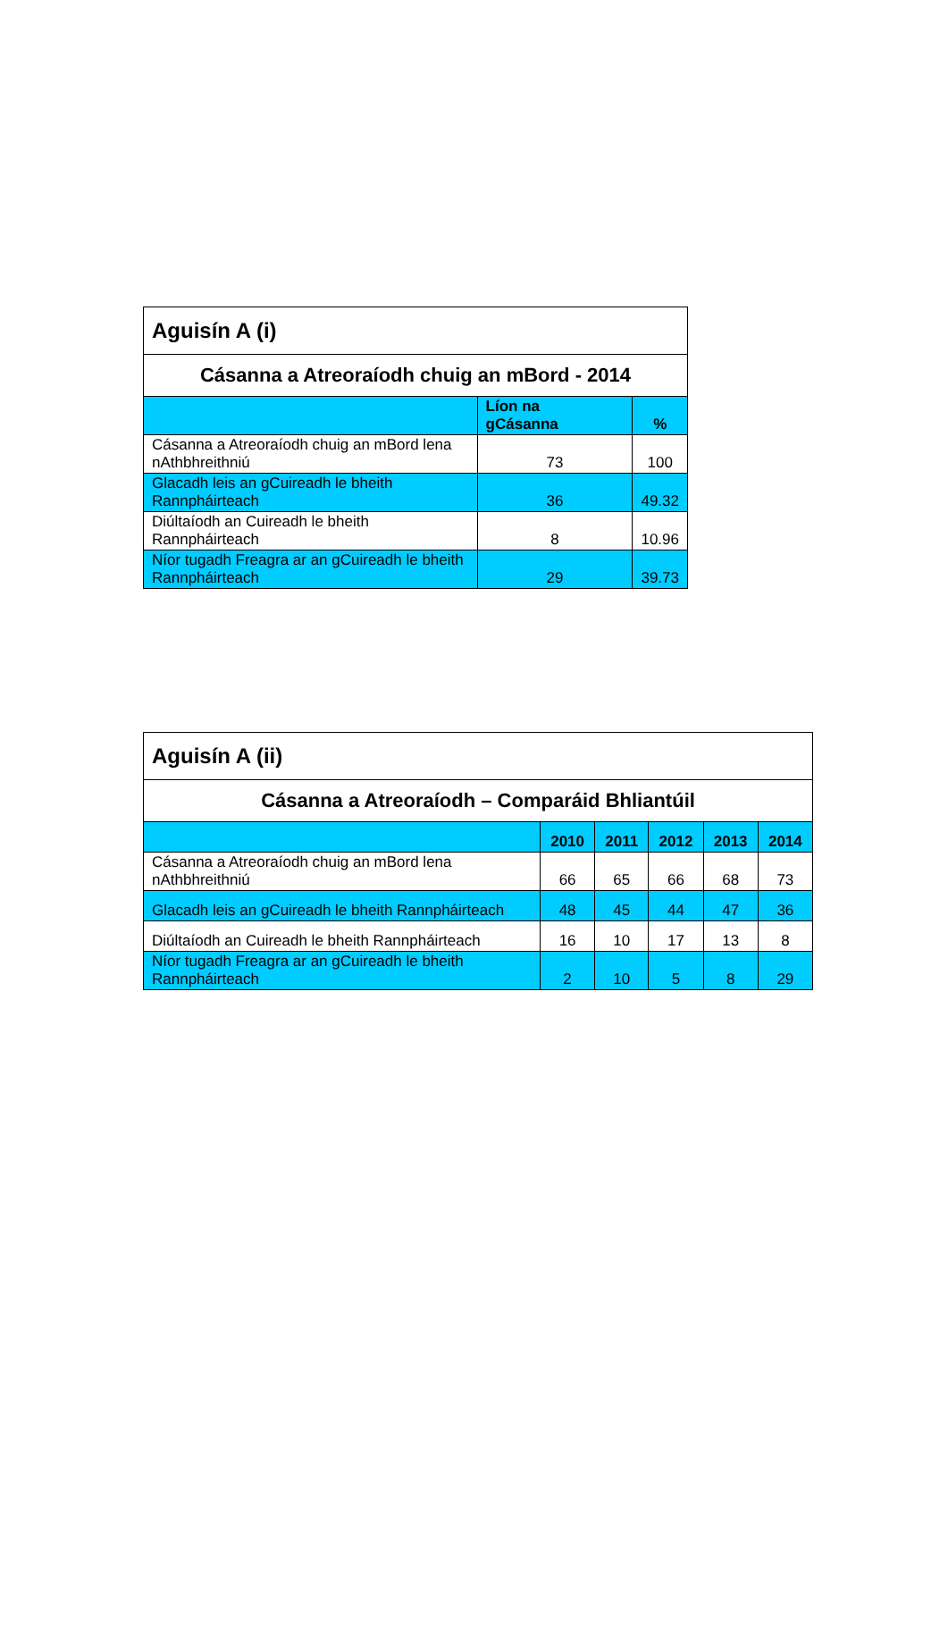| Aguisín A (i) | | |
| --- | --- | --- |
| Cásanna a Atreoraíodh chuig an mBord - 2014 | | |
| | Líon na gCásanna | % |
| Cásanna a Atreoraíodh chuig an mBord lena nAthbhreithniú | 73 | 100 |
| Glacadh leis an gCuireadh le bheith Rannpháirteach | 36 | 49.32 |
| Diúltaíodh an Cuireadh le bheith Rannpháirteach | 8 | 10.96 |
| Níor tugadh Freagra ar an gCuireadh le bheith Rannpháirteach | 29 | 39.73 |
| Aguisín A (ii) | | | | | |
| --- | --- | --- | --- | --- | --- |
| Cásanna a Atreoraíodh – Comparáid Bhliantúil | | | | | |
| | 2010 | 2011 | 2012 | 2013 | 2014 |
| Cásanna a Atreoraíodh chuig an mBord lena nAthbhreithniú | 66 | 65 | 66 | 68 | 73 |
| Glacadh leis an gCuireadh le bheith Rannpháirteach | 48 | 45 | 44 | 47 | 36 |
| Diúltaíodh an Cuireadh le bheith Rannpháirteach | 16 | 10 | 17 | 13 | 8 |
| Níor tugadh Freagra ar an gCuireadh le bheith Rannpháirteach | 2 | 10 | 5 | 8 | 29 |